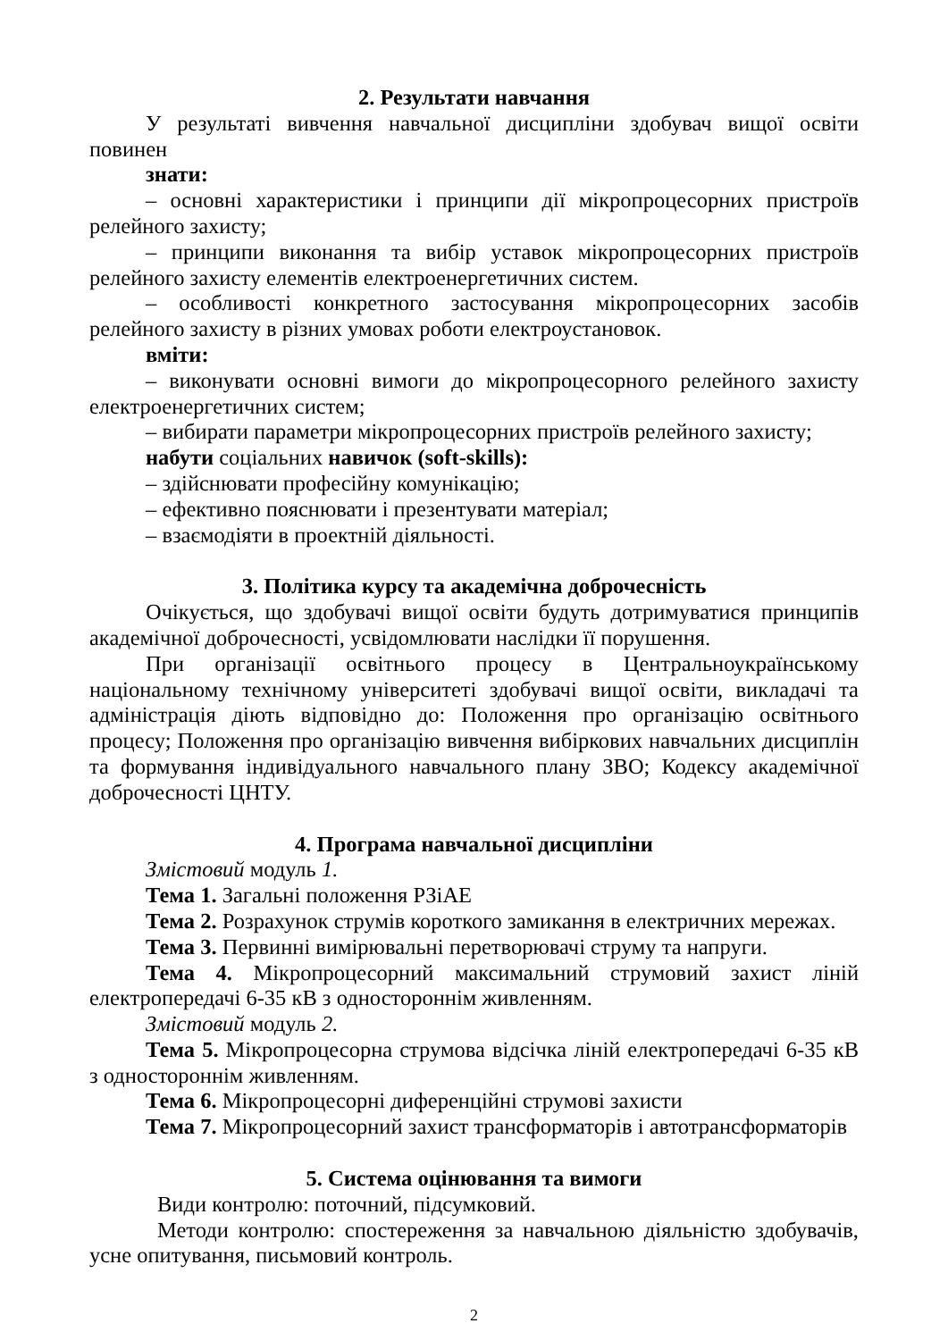2. Результати навчання
У результаті вивчення навчальної дисципліни здобувач вищої освіти повинен
знати:
– основні характеристики і принципи дії мікропроцесорних пристроїв релейного захисту;
– принципи виконання та вибір уставок мікропроцесорних пристроїв релейного захисту елементів електроенергетичних систем.
– особливості конкретного застосування мікропроцесорних засобів релейного захисту в різних умовах роботи електроустановок.
вміти:
– виконувати основні вимоги до мікропроцесорного релейного захисту електроенергетичних систем;
– вибирати параметри мікропроцесорних пристроїв релейного захисту;
набути соціальних навичок (soft-skills):
– здійснювати професійну комунікацію;
– ефективно пояснювати і презентувати матеріал;
– взаємодіяти в проектній діяльності.
3. Політика курсу та академічна доброчесність
Очікується, що здобувачі вищої освіти будуть дотримуватися принципів академічної доброчесності, усвідомлювати наслідки її порушення.
При організації освітнього процесу в Центральноукраїнському національному технічному університеті здобувачі вищої освіти, викладачі та адміністрація діють відповідно до: Положення про організацію освітнього процесу; Положення про організацію вивчення вибіркових навчальних дисциплін та формування індивідуального навчального плану ЗВО; Кодексу академічної доброчесності ЦНТУ.
4. Програма навчальної дисципліни
Змістовий модуль 1.
Тема 1. Загальні положення РЗіАЕ
Тема 2. Розрахунок струмів короткого замикання в електричних мережах.
Тема 3. Первинні вимірювальні перетворювачі струму та напруги.
Тема 4. Мікропроцесорний максимальний струмовий захист ліній електропередачі 6-35 кВ з одностороннім живленням.
Змістовий модуль 2.
Тема 5. Мікропроцесорна струмова відсічка ліній електропередачі 6-35 кВ з одностороннім живленням.
Тема 6. Мікропроцесорні диференційні струмові захисти
Тема 7. Мікропроцесорний захист трансформаторів і автотрансформаторів
5. Система оцінювання та вимоги
Види контролю: поточний, підсумковий.
Методи контролю: спостереження за навчальною діяльністю здобувачів, усне опитування, письмовий контроль.
2